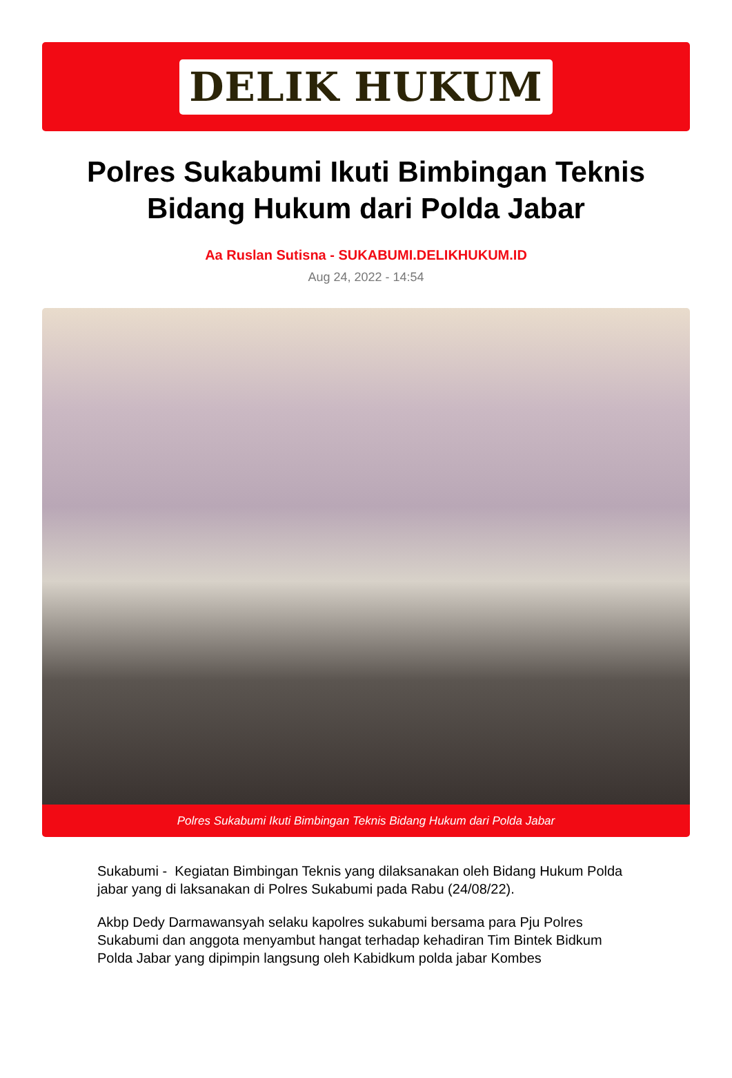DELIK HUKUM
Polres Sukabumi Ikuti Bimbingan Teknis Bidang Hukum dari Polda Jabar
Aa Ruslan Sutisna - SUKABUMI.DELIKHUKUM.ID
Aug 24, 2022 - 14:54
Polres Sukabumi Ikuti Bimbingan Teknis Bidang Hukum dari Polda Jabar
Sukabumi - Kegiatan Bimbingan Teknis yang dilaksanakan oleh Bidang Hukum Polda jabar yang di laksanakan di Polres Sukabumi pada Rabu (24/08/22).
Akbp Dedy Darmawansyah selaku kapolres sukabumi bersama para Pju Polres Sukabumi dan anggota menyambut hangat terhadap kehadiran Tim Bintek Bidkum Polda Jabar yang dipimpin langsung oleh Kabidkum polda jabar Kombes